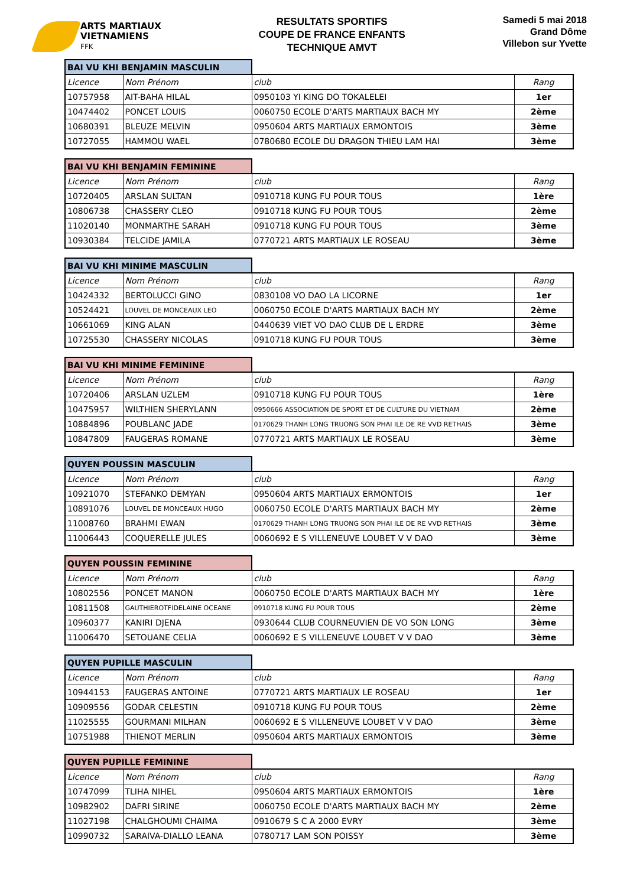ARTS MARTIAUX
VIETNAMIENS
FFK
RESULTATS SPORTIFS
COUPE DE FRANCE ENFANTS
TECHNIQUE AMVT
Samedi 5 mai 2018
Grand Dôme
Villebon sur Yvette
| BAI VU KHI BENJAMIN MASCULIN | | | |
| Licence | Nom Prénom | club | Rang |
| 10757958 | AIT-BAHA HILAL | 0950103 YI KING DO TOKALELEI | 1er |
| 10474402 | PONCET LOUIS | 0060750 ECOLE D'ARTS MARTIAUX BACH MY | 2ème |
| 10680391 | BLEUZE MELVIN | 0950604 ARTS MARTIAUX ERMONTOIS | 3ème |
| 10727055 | HAMMOU WAEL | 0780680 ECOLE DU DRAGON THIEU LAM HAI | 3ème |
| BAI VU KHI BENJAMIN FEMININE | | | |
| Licence | Nom Prénom | club | Rang |
| 10720405 | ARSLAN SULTAN | 0910718 KUNG FU POUR TOUS | 1ère |
| 10806738 | CHASSERY CLEO | 0910718 KUNG FU POUR TOUS | 2ème |
| 11020140 | MONMARTHE SARAH | 0910718 KUNG FU POUR TOUS | 3ème |
| 10930384 | TELCIDE JAMILA | 0770721 ARTS MARTIAUX LE ROSEAU | 3ème |
| BAI VU KHI MINIME MASCULIN | | | |
| Licence | Nom Prénom | club | Rang |
| 10424332 | BERTOLUCCI GINO | 0830108 VO DAO LA LICORNE | 1er |
| 10524421 | LOUVEL DE MONCEAUX LEO | 0060750 ECOLE D'ARTS MARTIAUX BACH MY | 2ème |
| 10661069 | KING ALAN | 0440639 VIET VO DAO CLUB DE L ERDRE | 3ème |
| 10725530 | CHASSERY NICOLAS | 0910718 KUNG FU POUR TOUS | 3ème |
| BAI VU KHI MINIME FEMININE | | | |
| Licence | Nom Prénom | club | Rang |
| 10720406 | ARSLAN UZLEM | 0910718 KUNG FU POUR TOUS | 1ère |
| 10475957 | WILTHIEN SHERYLANN | 0950666 ASSOCIATION DE SPORT ET DE CULTURE DU VIETNAM | 2ème |
| 10884896 | POUBLANC JADE | 0170629 THANH LONG TRUONG SON PHAI ILE DE RE VVD RETHAIS | 3ème |
| 10847809 | FAUGERAS ROMANE | 0770721 ARTS MARTIAUX LE ROSEAU | 3ème |
| QUYEN POUSSIN MASCULIN | | | |
| Licence | Nom Prénom | club | Rang |
| 10921070 | STEFANKO DEMYAN | 0950604 ARTS MARTIAUX ERMONTOIS | 1er |
| 10891076 | LOUVEL DE MONCEAUX HUGO | 0060750 ECOLE D'ARTS MARTIAUX BACH MY | 2ème |
| 11008760 | BRAHMI EWAN | 0170629 THANH LONG TRUONG SON PHAI ILE DE RE VVD RETHAIS | 3ème |
| 11006443 | COQUERELLE JULES | 0060692 E S VILLENEUVE LOUBET V V DAO | 3ème |
| QUYEN POUSSIN FEMININE | | | |
| Licence | Nom Prénom | club | Rang |
| 10802556 | PONCET MANON | 0060750 ECOLE D'ARTS MARTIAUX BACH MY | 1ère |
| 10811508 | GAUTHIEROTFIDELAINE OCEANE | 0910718 KUNG FU POUR TOUS | 2ème |
| 10960377 | KANIRI DJENA | 0930644 CLUB COURNEUVIEN DE VO SON LONG | 3ème |
| 11006470 | SETOUANE CELIA | 0060692 E S VILLENEUVE LOUBET V V DAO | 3ème |
| QUYEN PUPILLE MASCULIN | | | |
| Licence | Nom Prénom | club | Rang |
| 10944153 | FAUGERAS ANTOINE | 0770721 ARTS MARTIAUX LE ROSEAU | 1er |
| 10909556 | GODAR CELESTIN | 0910718 KUNG FU POUR TOUS | 2ème |
| 11025555 | GOURMANI MILHAN | 0060692 E S VILLENEUVE LOUBET V V DAO | 3ème |
| 10751988 | THIENOT MERLIN | 0950604 ARTS MARTIAUX ERMONTOIS | 3ème |
| QUYEN PUPILLE FEMININE | | | |
| Licence | Nom Prénom | club | Rang |
| 10747099 | TLIHA NIHEL | 0950604 ARTS MARTIAUX ERMONTOIS | 1ère |
| 10982902 | DAFRI SIRINE | 0060750 ECOLE D'ARTS MARTIAUX BACH MY | 2ème |
| 11027198 | CHALGHOUMI CHAIMA | 0910679 S C A 2000 EVRY | 3ème |
| 10990732 | SARAIVA-DIALLO LEANA | 0780717 LAM SON POISSY | 3ème |